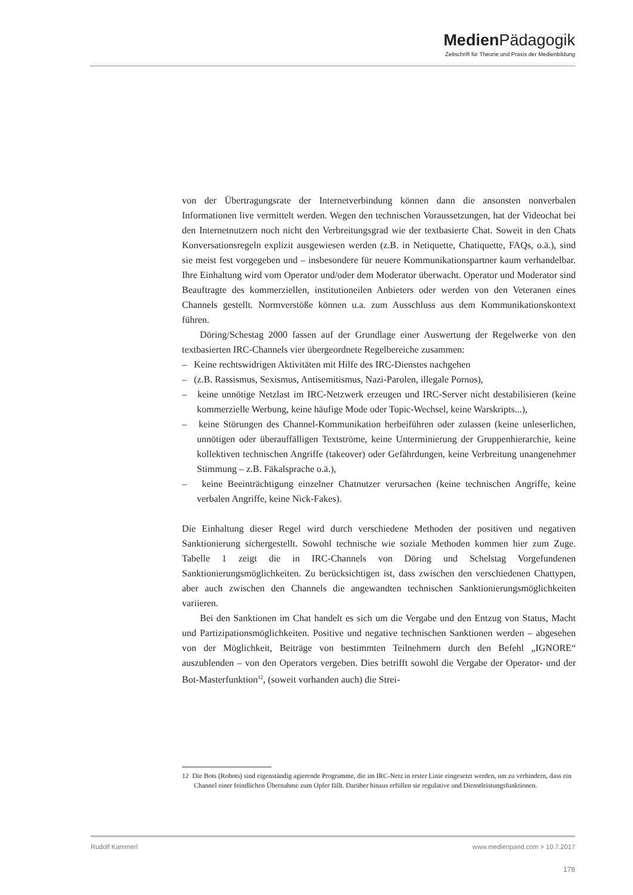Medien Pädagogik
Zeitschrift für Theorie und Praxis der Medienbildung
von der Übertragungsrate der Internetverbindung können dann die ansonsten nonverbalen Informationen live vermittelt werden. Wegen den technischen Voraussetzungen, hat der Videochat bei den Internetnutzern noch nicht den Verbreitungsgrad wie der textbasierte Chat. Soweit in den Chats Konversationsregeln explizit ausgewiesen werden (z.B. in Netiquette, Chatiquette, FAQs, o.ä.), sind sie meist fest vorgegeben und – insbesondere für neuere Kommunikationspartner kaum verhandelbar. Ihre Einhaltung wird vom Operator und/oder dem Moderator überwacht. Operator und Moderator sind Beauftragte des kommerziellen, institutioneilen Anbieters oder werden von den Veteranen eines Channels gestellt. Normverstöße können u.a. zum Ausschluss aus dem Kommunikationskontext führen.
Döring/Schestag 2000 fassen auf der Grundlage einer Auswertung der Regelwerke von den textbasierten IRC-Channels vier übergeordnete Regelbereiche zusammen:
– Keine rechtswidrigen Aktivitäten mit Hilfe des IRC-Dienstes nachgehen
– (z.B. Rassismus, Sexismus, Antisemitismus, Nazi-Parolen, illegale Pornos),
– keine unnötige Netzlast im IRC-Netzwerk erzeugen und IRC-Server nicht destabilisieren (keine kommerzielle Werbung, keine häufige Mode oder Topic-Wechsel, keine Warskripts...),
– keine Störungen des Channel-Kommunikation herbeiführen oder zulassen (keine unleserlichen, unnötigen oder überauffälligen Textströme, keine Unterminierung der Gruppenhierarchie, keine kollektiven technischen Angriffe (takeover) oder Gefährdungen, keine Verbreitung unangenehmer Stimmung – z.B. Fäkalsprache o.ä.),
– keine Beeinträchtigung einzelner Chatnutzer verursachen (keine technischen Angriffe, keine verbalen Angriffe, keine Nick-Fakes).
Die Einhaltung dieser Regel wird durch verschiedene Methoden der positiven und negativen Sanktionierung sichergestellt. Sowohl technische wie soziale Methoden kommen hier zum Zuge. Tabelle 1 zeigt die in IRC-Channels von Döring und Schelstag Vorgefundenen Sanktionierungsmöglichkeiten. Zu berücksichtigen ist, dass zwischen den verschiedenen Chattypen, aber auch zwischen den Channels die angewandten technischen Sanktionierungsmöglichkeiten variieren.
Bei den Sanktionen im Chat handelt es sich um die Vergabe und den Entzug von Status, Macht und Partizipationsmöglichkeiten. Positive und negative technischen Sanktionen werden – abgesehen von der Möglichkeit, Beiträge von bestimmten Teilnehmern durch den Befehl „IGNORE“ auszublenden – von den Operators vergeben. Dies betrifft sowohl die Vergabe der Operator- und der Bot-Masterfunktion<sup>12</sup>, (soweit vorhanden auch) die Strei-
12 Die Bots (Robots) sind eigenständig agierende Programme, die im IRC-Netz in erster Linie eingesetzt werden, um zu verhindern, dass ein Channel einer feindlichen Übernahme zum Opfer fällt. Darüber hinaus erfüllen sie regulative und Dienstleistungsfunktionen.
Rudolf Kammerl www.medienpaed.com > 10.7.2017
178